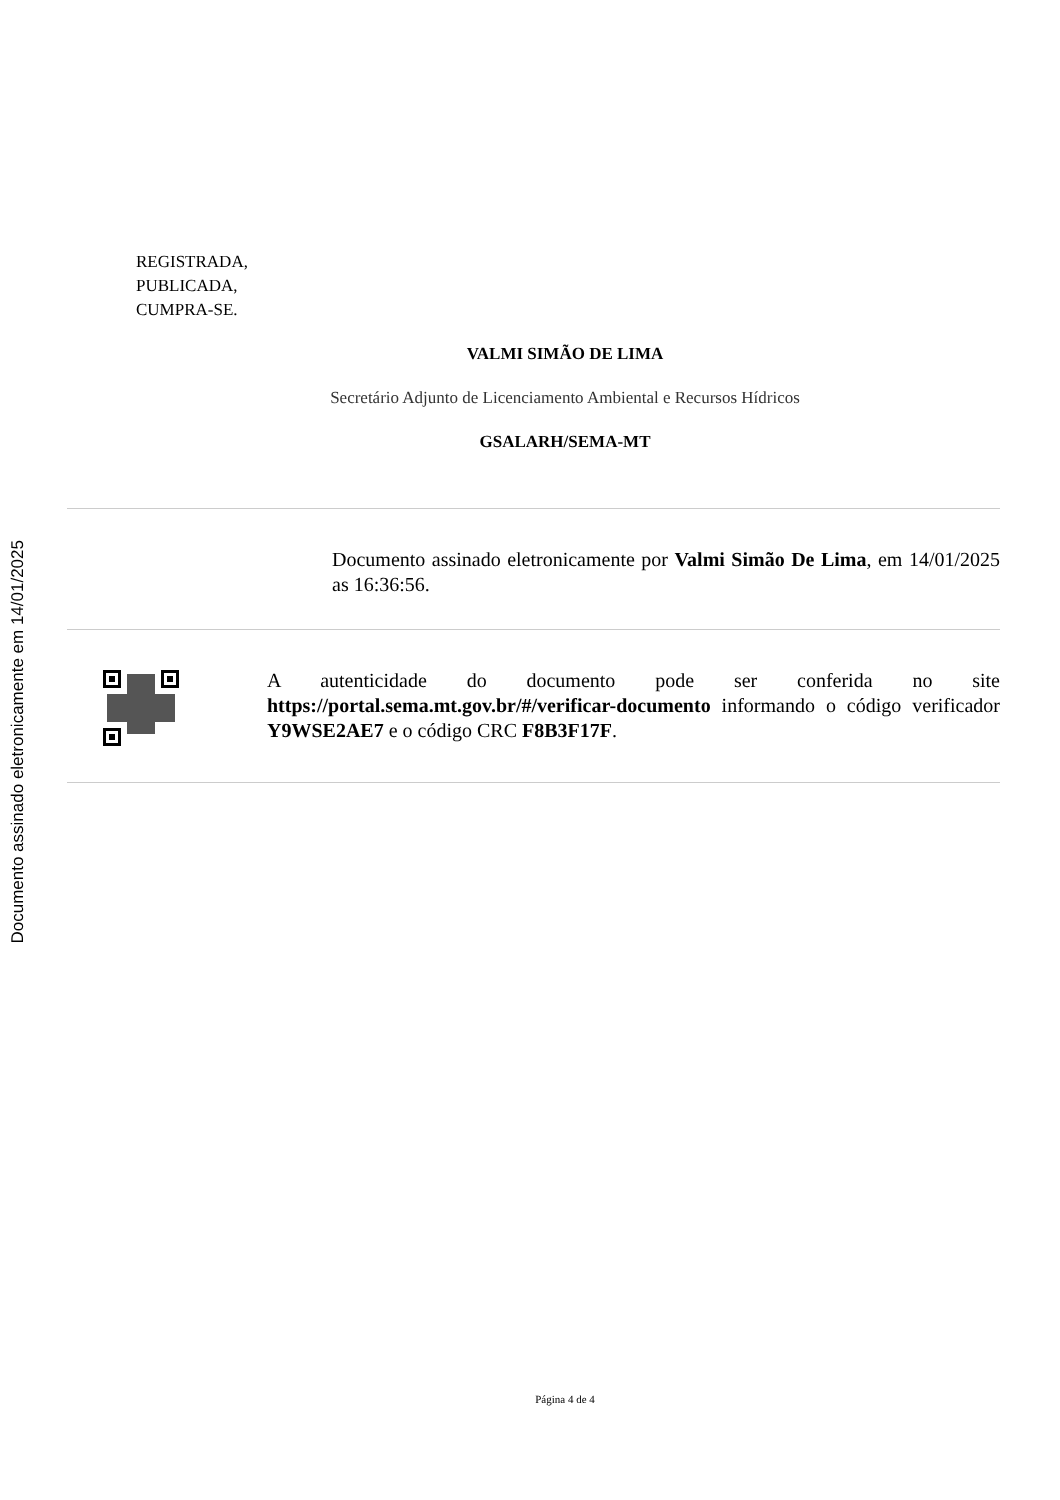Documento assinado eletronicamente em 14/01/2025
REGISTRADA,
PUBLICADA,
CUMPRA-SE.
VALMI SIMÃO DE LIMA
Secretário Adjunto de Licenciamento Ambiental e Recursos Hídricos
GSALARH/SEMA-MT
Documento assinado eletronicamente por Valmi Simão De Lima, em 14/01/2025 as 16:36:56.
A autenticidade do documento pode ser conferida no site https://portal.sema.mt.gov.br/#/verificar-documento informando o código verificador Y9WSE2AE7 e o código CRC F8B3F17F.
Página 4 de 4